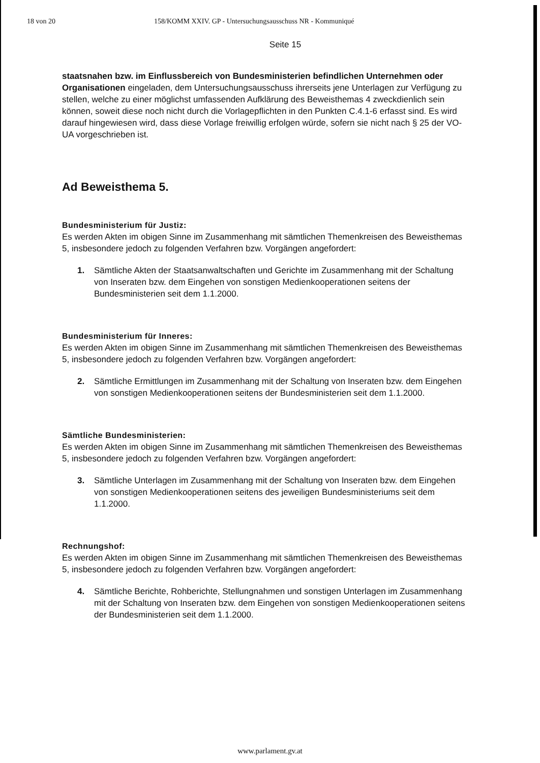18 von 20 158/KOMM XXIV. GP - Untersuchungsausschuss NR - Kommuniqué
Seite 15
staatsnahen bzw. im Einflussbereich von Bundesministerien befindlichen Unternehmen oder Organisationen eingeladen, dem Untersuchungsausschuss ihrerseits jene Unterlagen zur Verfügung zu stellen, welche zu einer möglichst umfassenden Aufklärung des Beweisthemas 4 zweckdienlich sein können, soweit diese noch nicht durch die Vorlagepflichten in den Punkten C.4.1-6 erfasst sind. Es wird darauf hingewiesen wird, dass diese Vorlage freiwillig erfolgen würde, sofern sie nicht nach § 25 der VO-UA vorgeschrieben ist.
Ad Beweisthema 5.
Bundesministerium für Justiz:
Es werden Akten im obigen Sinne im Zusammenhang mit sämtlichen Themenkreisen des Beweisthemas 5, insbesondere jedoch zu folgenden Verfahren bzw. Vorgängen angefordert:
1. Sämtliche Akten der Staatsanwaltschaften und Gerichte im Zusammenhang mit der Schaltung von Inseraten bzw. dem Eingehen von sonstigen Medienkooperationen seitens der Bundesministerien seit dem 1.1.2000.
Bundesministerium für Inneres:
Es werden Akten im obigen Sinne im Zusammenhang mit sämtlichen Themenkreisen des Beweisthemas 5, insbesondere jedoch zu folgenden Verfahren bzw. Vorgängen angefordert:
2. Sämtliche Ermittlungen im Zusammenhang mit der Schaltung von Inseraten bzw. dem Eingehen von sonstigen Medienkooperationen seitens der Bundesministerien seit dem 1.1.2000.
Sämtliche Bundesministerien:
Es werden Akten im obigen Sinne im Zusammenhang mit sämtlichen Themenkreisen des Beweisthemas 5, insbesondere jedoch zu folgenden Verfahren bzw. Vorgängen angefordert:
3. Sämtliche Unterlagen im Zusammenhang mit der Schaltung von Inseraten bzw. dem Eingehen von sonstigen Medienkooperationen seitens des jeweiligen Bundesministeriums seit dem 1.1.2000.
Rechnungshof:
Es werden Akten im obigen Sinne im Zusammenhang mit sämtlichen Themenkreisen des Beweisthemas 5, insbesondere jedoch zu folgenden Verfahren bzw. Vorgängen angefordert:
4. Sämtliche Berichte, Rohberichte, Stellungnahmen und sonstigen Unterlagen im Zusammenhang mit der Schaltung von Inseraten bzw. dem Eingehen von sonstigen Medienkooperationen seitens der Bundesministerien seit dem 1.1.2000.
www.parlament.gv.at